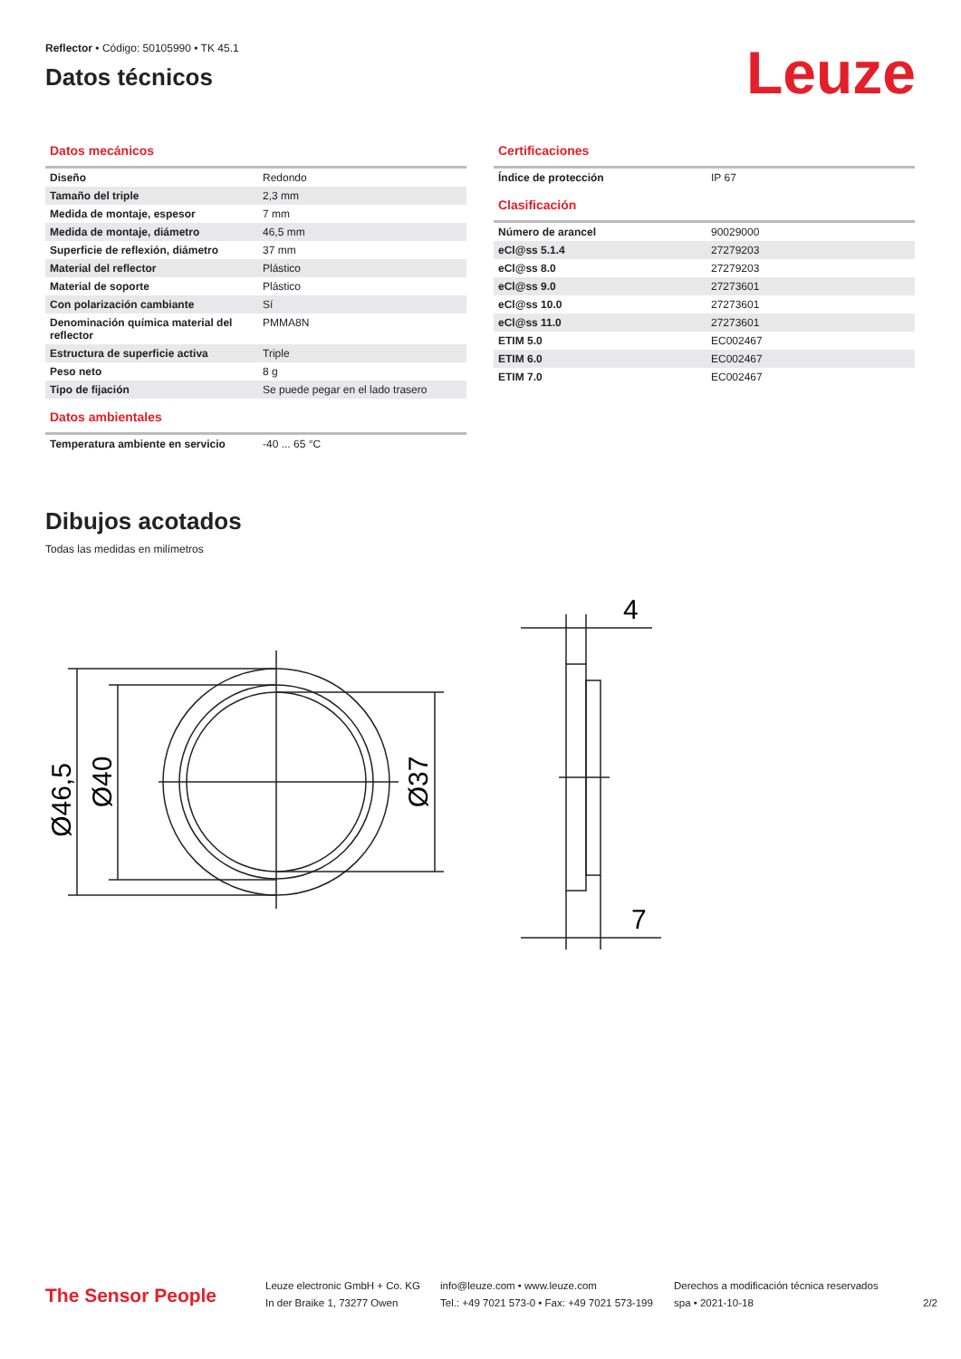Reflector • Código: 50105990 • TK 45.1
Datos técnicos
Leuze
Datos mecánicos
| Diseño | Redondo |
| Tamaño del triple | 2,3 mm |
| Medida de montaje, espesor | 7 mm |
| Medida de montaje, diámetro | 46,5 mm |
| Superficie de reflexión, diámetro | 37 mm |
| Material del reflector | Plástico |
| Material de soporte | Plástico |
| Con polarización cambiante | Sí |
| Denominación química material del reflector | PMMA8N |
| Estructura de superficie activa | Triple |
| Peso neto | 8 g |
| Tipo de fijación | Se puede pegar en el lado trasero |
Datos ambientales
| Temperatura ambiente en servicio | -40 ... 65 °C |
Certificaciones
| Índice de protección | IP 67 |
Clasificación
| Número de arancel | 90029000 |
| eCl@ss 5.1.4 | 27279203 |
| eCl@ss 8.0 | 27279203 |
| eCl@ss 9.0 | 27273601 |
| eCl@ss 10.0 | 27273601 |
| eCl@ss 11.0 | 27273601 |
| ETIM 5.0 | EC002467 |
| ETIM 6.0 | EC002467 |
| ETIM 7.0 | EC002467 |
Dibujos acotados
Todas las medidas en milímetros
Ø46,5
Ø40
Ø37
4
7
The Sensor People
Leuze electronic GmbH + Co. KG
In der Braike 1, 73277 Owen
info@leuze.com • www.leuze.com
Tel.: +49 7021 573-0 • Fax: +49 7021 573-199
Derechos a modificación técnica reservados
spa • 2021-10-18
2/2